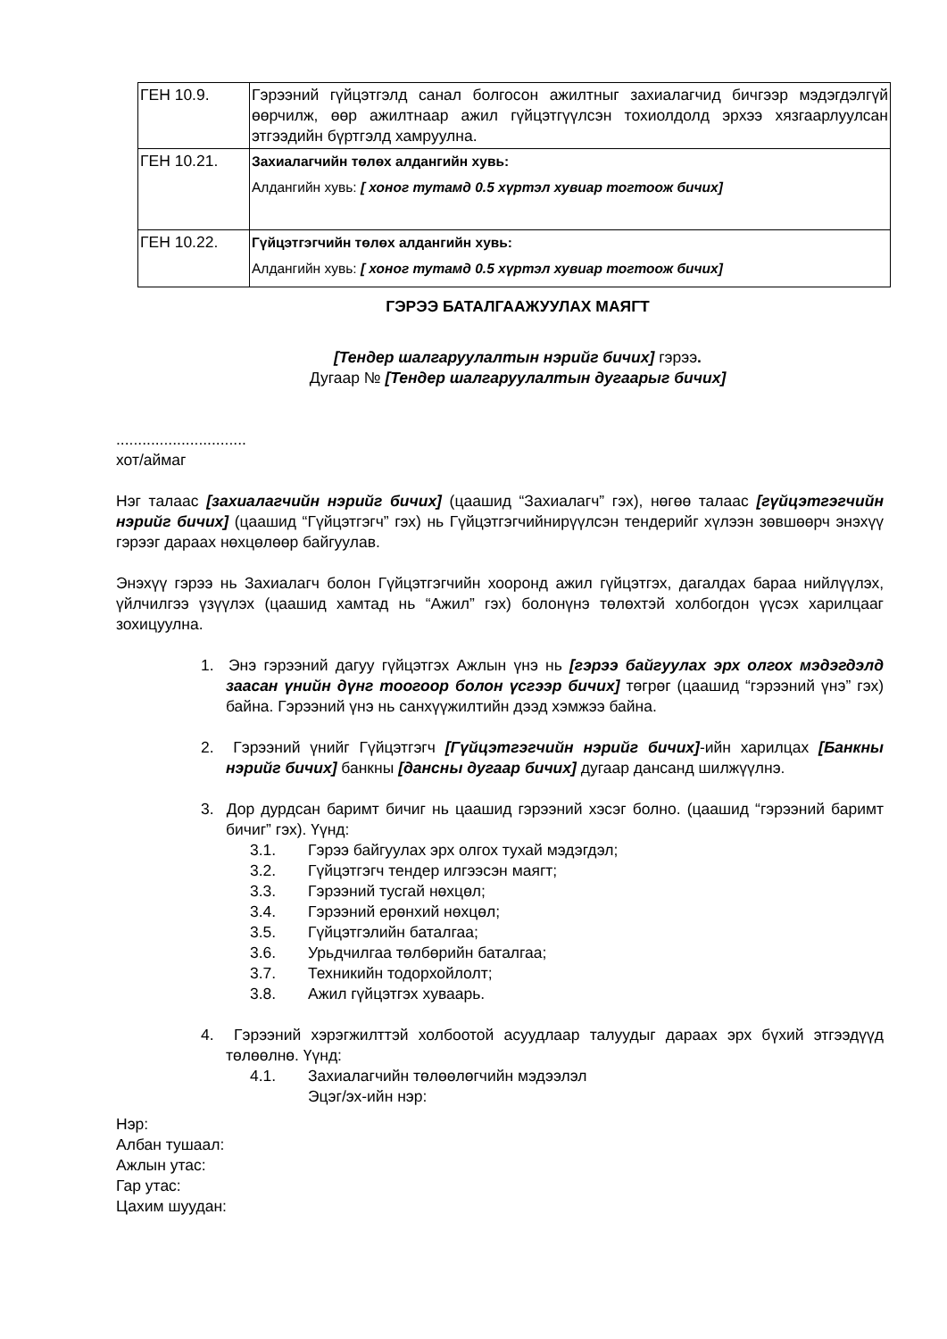| ГЕН 10.9. | Гэрээний гүйцэтгэлд санал болгосон ажилтныг захиалагчид бичгээр мэдэгдэлгүй өөрчилж, өөр ажилтнаар ажил гүйцэтгүүлсэн тохиолдолд эрхээ хязгаарлуулсан этгээдийн бүртгэлд хамруулна. |
| ГЕН 10.21. | Захиалагчийн төлөх алдангийн хувь: Алдангийн хувь: [ хоног тутамд 0.5 хүртэл хувиар тогтоож бичих] |
| ГЕН 10.22. | Гүйцэтгэгчийн төлөх алдангийн хувь: Алдангийн хувь: [ хоног тутамд 0.5 хүртэл хувиар тогтоож бичих] |
ГЭРЭЭ БАТАЛГААЖУУЛАХ МАЯГТ
[Тендер шалгаруулалтын нэрийг бичих] гэрээ.
Дугаар № [Тендер шалгаруулалтын дугаарыг бичих]
..............................
хот/аймаг
Нэг талаас [захиалагчийн нэрийг бичих] (цаашид “Захиалагч” гэх), нөгөө талаас [гүйцэтгэгчийн нэрийг бичих] (цаашид “Гүйцэтгэгч” гэх) нь Гүйцэтгэгчийнирүүлсэн тендерийг хүлээн зөвшөөрч энэхүү гэрээг дараах нөхцөлөөр байгуулав.
Энэхүү гэрээ нь Захиалагч болон Гүйцэтгэгчийн хооронд ажил гүйцэтгэх, дагалдах бараа нийлүүлэх, үйлчилгээ үзүүлэх (цаашид хамтад нь “Ажил” гэх) болонүнэ төлөхтэй холбогдон үүсэх харилцааг зохицуулна.
1. Энэ гэрээний дагуу гүйцэтгэх Ажлын үнэ нь [гэрээ байгуулах эрх олгох мэдэгдэлд заасан үнийн дүнг тоогоор болон үсгээр бичих] төгрөг (цаашид “гэрээний үнэ” гэх) байна. Гэрээний үнэ нь санхүүжилтийн дээд хэмжээ байна.
2. Гэрээний үнийг Гүйцэтгэгч [Гүйцэтгэгчийн нэрийг бичих]-ийн харилцах [Банкны нэрийг бичих] банкны [дансны дугаар бичих] дугаар дансанд шилжүүлнэ.
3. Дор дурдсан баримт бичиг нь цаашид гэрээний хэсэг болно. (цаашид “гэрээний баримт бичиг” гэх). Үүнд:
3.1. Гэрээ байгуулах эрх олгох тухай мэдэгдэл;
3.2. Гүйцэтгэгч тендер илгээсэн маягт;
3.3. Гэрээний тусгай нөхцөл;
3.4. Гэрээний ерөнхий нөхцөл;
3.5. Гүйцэтгэлийн баталгаа;
3.6. Урьдчилгаа төлбөрийн баталгаа;
3.7. Техникийн тодорхойлолт;
3.8. Ажил гүйцэтгэх хуваарь.
4. Гэрээний хэрэгжилттэй холбоотой асуудлаар талуудыг дараах эрх бүхий этгээдүүд төлөөлнө. Үүнд:
4.1. Захиалагчийн төлөөлөгчийн мэдээлэл
Эцэг/эх-ийн нэр:
Нэр:
Албан тушаал:
Ажлын утас:
Гар утас:
Цахим шуудан: